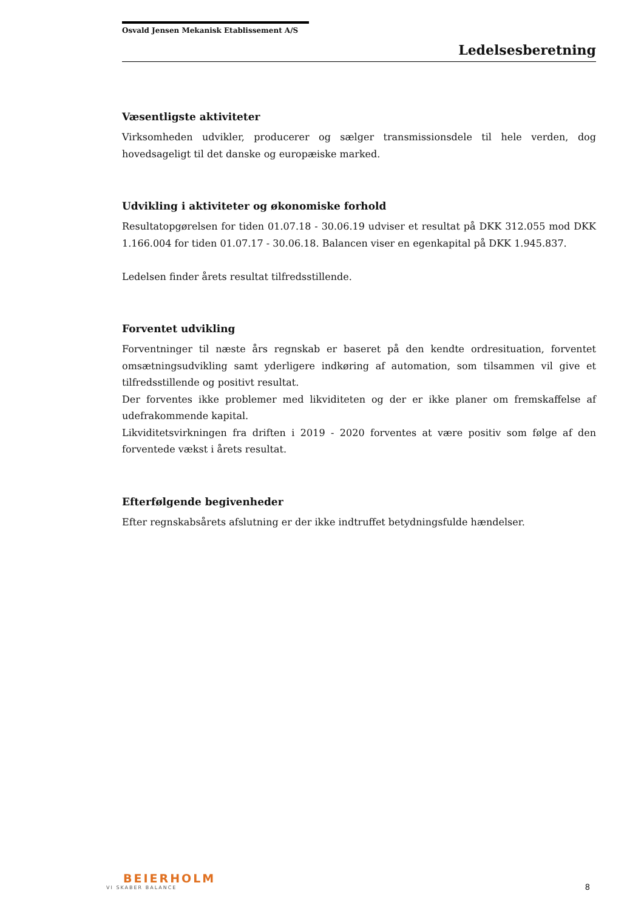Osvald Jensen Mekanisk Etablissement A/S
Ledelsesberetning
Væsentligste aktiviteter
Virksomheden udvikler, producerer og sælger transmissionsdele til hele verden, dog hovedsageligt til det danske og europæiske marked.
Udvikling i aktiviteter og økonomiske forhold
Resultatopgørelsen for tiden 01.07.18 - 30.06.19 udviser et resultat på DKK 312.055 mod DKK 1.166.004 for tiden 01.07.17 - 30.06.18. Balancen viser en egenkapital på DKK 1.945.837.
Ledelsen finder årets resultat tilfredsstillende.
Forventet udvikling
Forventninger til næste års regnskab er baseret på den kendte ordresituation, forventet omsætningsudvikling samt yderligere indkøring af automation, som tilsammen vil give et tilfredsstillende og positivt resultat.
Der forventes ikke problemer med likviditeten og der er ikke planer om fremskaffelse af udefrakommende kapital.
Likviditetsvirkningen fra driften i 2019 - 2020 forventes at være positiv som følge af den forventede vækst i årets resultat.
Efterfølgende begivenheder
Efter regnskabsårets afslutning er der ikke indtruffet betydningsfulde hændelser.
BEIERHOLM
VI SKABER BALANCE
8